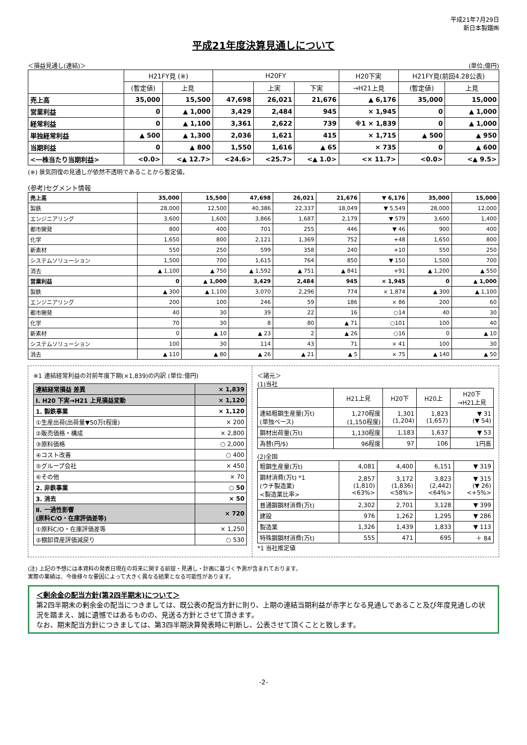平成21年7月29日
新日本製鐵㈱
平成21年度決算見通しについて
＜損益見通し(連結)＞ (単位;億円)
| | H21FY見 (※) | | H20FY | | | H20下実 | H21FY見(前回4.28公表) | |
| --- | --- | --- | --- | --- | --- | --- | --- | --- |
| | (暫定値) | 上見 | | 上実 | 下実 | →H21上見 | (暫定値) | 上見 |
| 売上高 | 35,000 | 15,500 | 47,698 | 26,021 | 21,676 | ▲ 6,176 | 35,000 | 15,000 |
| 営業利益 | 0 | ▲ 1,000 | 3,429 | 2,484 | 945 | × 1,945 | 0 | ▲ 1,000 |
| 経常利益 | 0 | ▲ 1,100 | 3,361 | 2,622 | 739 | ※1 × 1,839 | 0 | ▲ 1,000 |
| 単独経常利益 | ▲ 500 | ▲ 1,300 | 2,036 | 1,621 | 415 | × 1,715 | ▲ 500 | ▲ 950 |
| 当期利益 | 0 | ▲ 800 | 1,550 | 1,616 | ▲ 65 | × 735 | 0 | ▲ 600 |
| <一株当たり当期利益> | <0.0> | <▲ 12.7> | <24.6> | <25.7> | <▲ 1.0> | <× 11.7> | <0.0> | <▲ 9.5> |
(※) 景気回復の見通しが依然不透明であることから暫定値。
(参考)セグメント情報
| 売上高 | 35,000 | 15,500 | 47,698 | 26,021 | 21,676 | ▼ 6,176 | 35,000 | 15,000 |
| 製鉄 | 28,000 | 12,500 | 40,386 | 22,337 | 18,049 | ▼ 5,549 | 28,000 | 12,000 |
| エンジニアリング | 3,600 | 1,600 | 3,866 | 1,687 | 2,179 | ▼ 579 | 3,600 | 1,400 |
| 都市開発 | 800 | 400 | 701 | 255 | 446 | ▼ 46 | 900 | 400 |
| 化学 | 1,650 | 800 | 2,121 | 1,369 | 752 | +48 | 1,650 | 800 |
| 新素材 | 550 | 250 | 599 | 358 | 240 | +10 | 550 | 250 |
| システムソリューション | 1,500 | 700 | 1,615 | 764 | 850 | ▼ 150 | 1,500 | 700 |
| 消去 | ▲ 1,100 | ▲ 750 | ▲ 1,592 | ▲ 751 | ▲ 841 | +91 | ▲ 1,200 | ▲ 550 |
| 営業利益 | 0 | ▲ 1,000 | 3,429 | 2,484 | 945 | × 1,945 | 0 | ▲ 1,000 |
| 製鉄 | ▲ 300 | ▲ 1,100 | 3,070 | 2,296 | 774 | × 1,874 | ▲ 300 | ▲ 1,100 |
| エンジニアリング | 200 | 100 | 246 | 59 | 186 | × 86 | 200 | 60 |
| 都市開発 | 40 | 30 | 39 | 22 | 16 | ○14 | 40 | 30 |
| 化学 | 70 | 30 | 8 | 80 | ▲ 71 | ○101 | 100 | 40 |
| 新素材 | 0 | ▲ 10 | ▲ 23 | 2 | ▲ 26 | ○16 | 0 | ▲ 10 |
| システムソリューション | 100 | 30 | 114 | 43 | 71 | × 41 | 100 | 30 |
| 消去 | ▲ 110 | ▲ 80 | ▲ 26 | ▲ 21 | ▲ 5 | × 75 | ▲ 140 | ▲ 50 |
※1 連結経常利益の対前年度下期(×1,839)の内訳 (単位:億円)
| 連結経常損益 差異 | × 1,839 |
| Ⅰ. H20 下実→H21 上見損益変動 | × 1,120 |
| 1. 製鉄事業 | × 1,120 |
| ①生産出荷(出荷量▼50万t程度) | × 200 |
| ②販売価格・構成 | × 2,800 |
| ③原料価格 | ○ 2,000 |
| ④コスト改善 | ○ 400 |
| ⑤グループ会社 | × 450 |
| ⑥その他 | × 70 |
| 2. 非鉄事業 | ○ 50 |
| 3. 消去 | × 50 |
| Ⅱ. 一過性影響 (原料C/O・在庫評価差等) | × 720 |
| ①原料C/O・在庫評価差等 | × 1,250 |
| ②棚卸資産評価減戻り | ○ 530 |
＜諸元＞
(1)当社
| | H21上見 | H20下 | H20上 | H20下 →H21上見 |
| --- | --- | --- | --- | --- |
| 連結粗鋼生産量(万t) (単独ベース) | 1,270程度 (1,150程度) | 1,301 (1,204) | 1,823 (1,657) | ▼ 31 (▼ 54) |
| 鋼材出荷量(万t) | 1,130程度 | 1,183 | 1,637 | ▼ 53 |
| 為替(円/$) | 96程度 | 97 | 106 | 1円高 |
(2)全国
| 粗鋼生産量(万t) | 4,081 | 4,400 | 6,151 | ▼ 319 |
| 鋼材消費(万t) *1 (ウチ製造業) <製造業比率> | 2,857 (1,810) <63%> | 3,172 (1,836) <58%> | 3,823 (2,442) <64%> | ▼ 315 (▼ 26) <+5%> |
| 普通鋼鋼材消費(万t) | 2,302 | 2,701 | 3,128 | ▼ 399 |
| 建設 | 976 | 1,262 | 1,295 | ▼ 286 |
| 製造業 | 1,326 | 1,439 | 1,833 | ▼ 113 |
| 特殊鋼鋼材消費(万t) | 555 | 471 | 695 | ＋ 84 |
*1 当社推定値
(注) 上記の予想には本資料の発表日現在の将来に関する前提・見通し・計画に基づく予測が含まれております。
実際の業績は、今後様々な要因によって大きく異なる結果となる可能性があります。
＜剰余金の配当方針(第2四半期末)について＞
第2四半期末の剰余金の配当につきましては、既公表の配当方針に則り、上期の連結当期利益が赤字となる見通しであること及び年度見通しの状況を踏まえ、誠に遺憾ではあるものの、見送る方針とさせて頂きます。
なお、期末配当方針につきましては、第3四半期決算発表時に判断し、公表させて頂くことと致します。
-2-